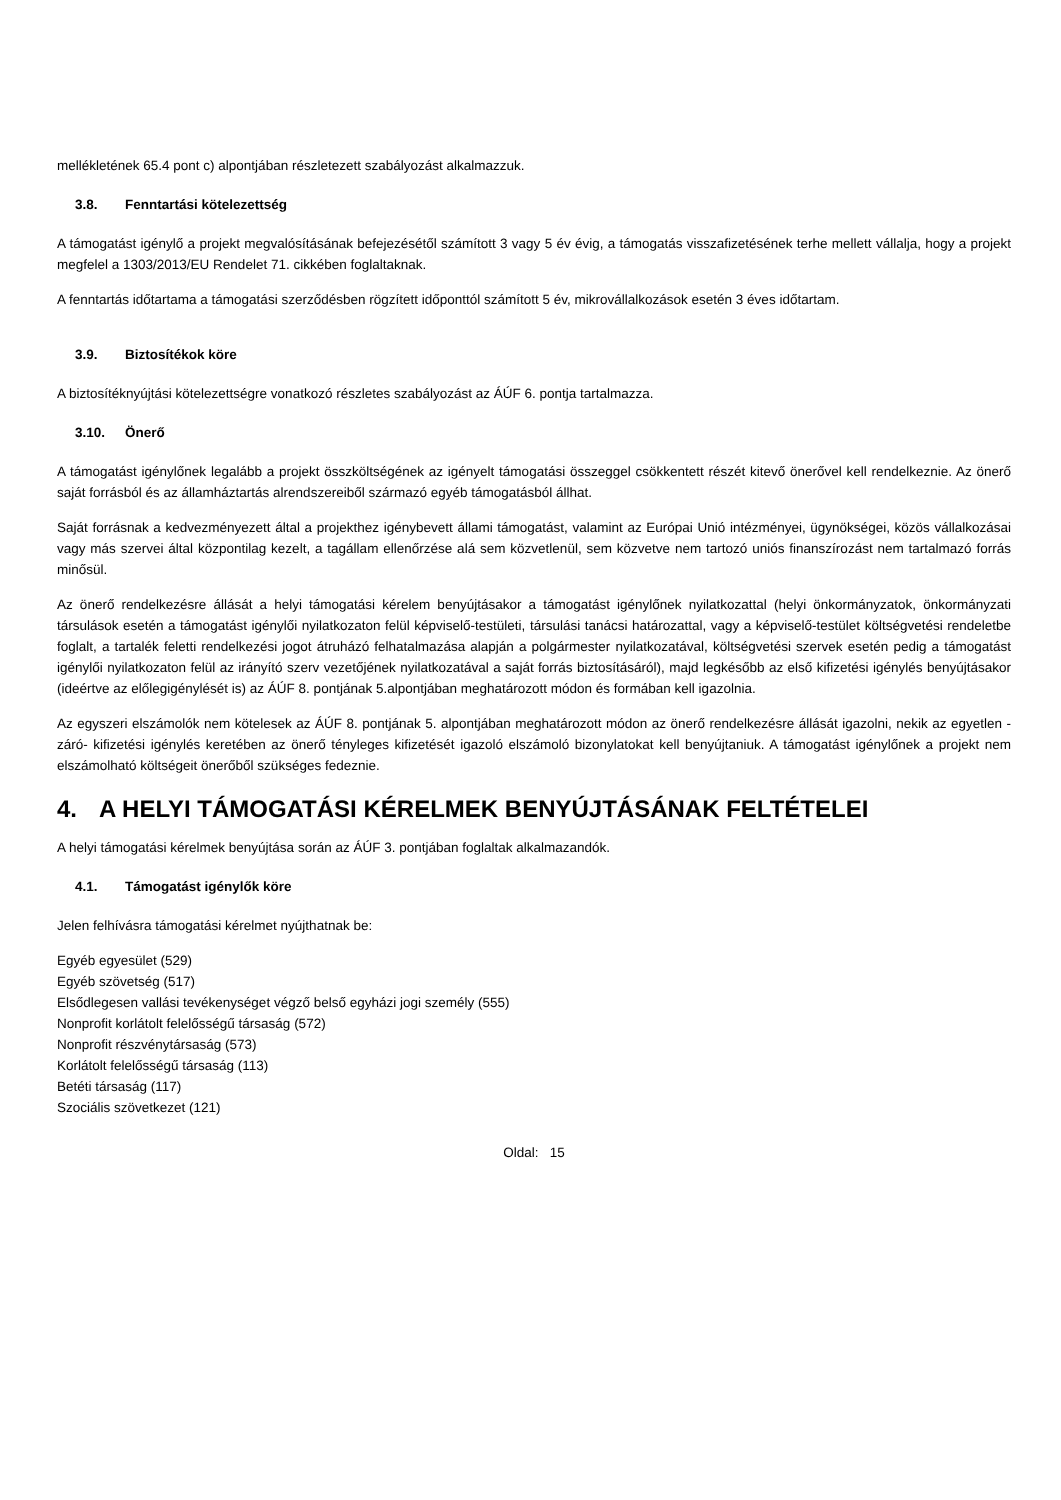mellékletének 65.4 pont c) alpontjában részletezett szabályozást alkalmazzuk.
3.8. Fenntartási kötelezettség
A támogatást igénylő a projekt megvalósításának befejezésétől számított 3 vagy 5 év évig, a támogatás visszafizetésének terhe mellett vállalja, hogy a projekt megfelel a 1303/2013/EU Rendelet 71. cikkében foglaltaknak.
A fenntartás időtartama a támogatási szerződésben rögzített időponttól számított 5 év, mikrovállalkozások esetén 3 éves időtartam.
3.9. Biztosítékok köre
A biztosítéknyújtási kötelezettségre vonatkozó részletes szabályozást az ÁÚF 6. pontja tartalmazza.
3.10. Önerő
A támogatást igénylőnek legalább a projekt összköltségének az igényelt támogatási összeggel csökkentett részét kitevő önerővel kell rendelkeznie. Az önerő saját forrásból és az államháztartás alrendszereiből származó egyéb támogatásból állhat.
Saját forrásnak a kedvezményezett által a projekthez igénybevett állami támogatást, valamint az Európai Unió intézményei, ügynökségei, közös vállalkozásai vagy más szervei által központilag kezelt, a tagállam ellenőrzése alá sem közvetlenül, sem közvetve nem tartozó uniós finanszírozást nem tartalmazó forrás minősül.
Az önerő rendelkezésre állását a helyi támogatási kérelem benyújtásakor a támogatást igénylőnek nyilatkozattal (helyi önkormányzatok, önkormányzati társulások esetén a támogatást igénylői nyilatkozaton felül képviselő-testületi, társulási tanácsi határozattal, vagy a képviselő-testület költségvetési rendeletbe foglalt, a tartalék feletti rendelkezési jogot átruházó felhatalmazása alapján a polgármester nyilatkozatával, költségvetési szervek esetén pedig a támogatást igénylői nyilatkozaton felül az irányító szerv vezetőjének nyilatkozatával a saját forrás biztosításáról), majd legkésőbb az első kifizetési igénylés benyújtásakor (ideértve az előlegigénylését is) az ÁÚF 8. pontjának 5.alpontjában meghatározott módon és formában kell igazolnia.
Az egyszeri elszámolók nem kötelesek az ÁÚF 8. pontjának 5. alpontjában meghatározott módon az önerő rendelkezésre állását igazolni, nekik az egyetlen -záró- kifizetési igénylés keretében az önerő tényleges kifizetését igazoló elszámoló bizonylatokat kell benyújtaniuk. A támogatást igénylőnek a projekt nem elszámolható költségeit önerőből szükséges fedeznie.
4. A HELYI TÁMOGATÁSI KÉRELMEK BENYÚJTÁSÁNAK FELTÉTELEI
A helyi támogatási kérelmek benyújtása során az ÁÚF 3. pontjában foglaltak alkalmazandók.
4.1. Támogatást igénylők köre
Jelen felhívásra támogatási kérelmet nyújthatnak be:
Egyéb egyesület (529)
Egyéb szövetség (517)
Elsődlegesen vallási tevékenységet végző belső egyházi jogi személy (555)
Nonprofit korlátolt felelősségű társaság (572)
Nonprofit részvénytársaság (573)
Korlátolt felelősségű társaság (113)
Betéti társaság (117)
Szociális szövetkezet (121)
Oldal: 15